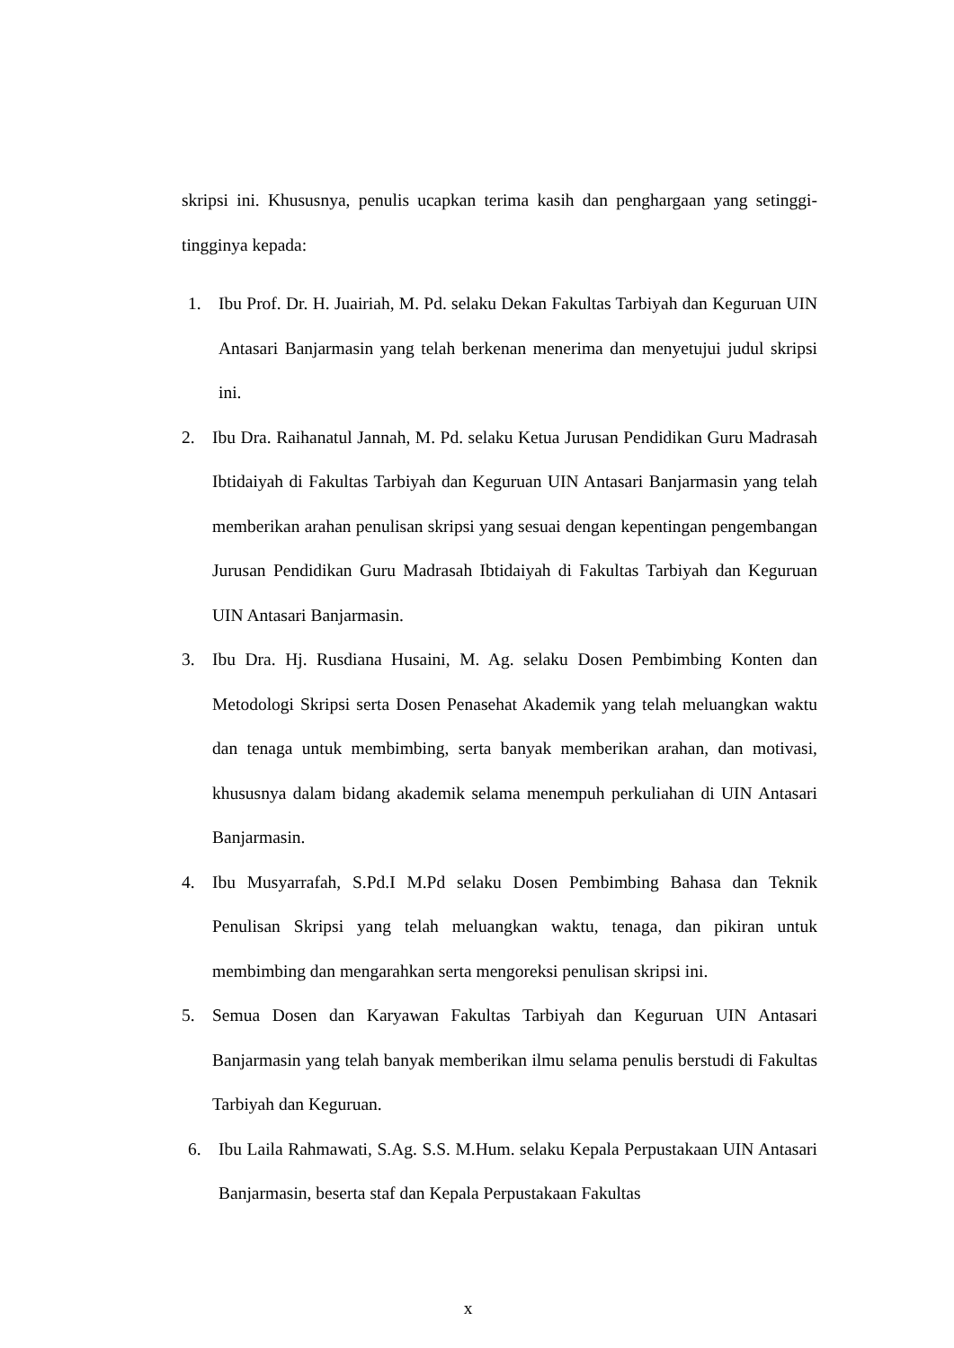skripsi ini. Khususnya, penulis ucapkan terima kasih dan penghargaan yang setinggi-tingginya kepada:
1. Ibu Prof. Dr. H. Juairiah, M. Pd. selaku Dekan Fakultas Tarbiyah dan Keguruan UIN Antasari Banjarmasin yang telah berkenan menerima dan menyetujui judul skripsi ini.
2. Ibu Dra. Raihanatul Jannah, M. Pd. selaku Ketua Jurusan Pendidikan Guru Madrasah Ibtidaiyah di Fakultas Tarbiyah dan Keguruan UIN Antasari Banjarmasin yang telah memberikan arahan penulisan skripsi yang sesuai dengan kepentingan pengembangan Jurusan Pendidikan Guru Madrasah Ibtidaiyah di Fakultas Tarbiyah dan Keguruan UIN Antasari Banjarmasin.
3. Ibu Dra. Hj. Rusdiana Husaini, M. Ag. selaku Dosen Pembimbing Konten dan Metodologi Skripsi serta Dosen Penasehat Akademik yang telah meluangkan waktu dan tenaga untuk membimbing, serta banyak memberikan arahan, dan motivasi, khususnya dalam bidang akademik selama menempuh perkuliahan di UIN Antasari Banjarmasin.
4. Ibu Musyarrafah, S.Pd.I M.Pd selaku Dosen Pembimbing Bahasa dan Teknik Penulisan Skripsi yang telah meluangkan waktu, tenaga, dan pikiran untuk membimbing dan mengarahkan serta mengoreksi penulisan skripsi ini.
5. Semua Dosen dan Karyawan Fakultas Tarbiyah dan Keguruan UIN Antasari Banjarmasin yang telah banyak memberikan ilmu selama penulis berstudi di Fakultas Tarbiyah dan Keguruan.
6. Ibu Laila Rahmawati, S.Ag. S.S. M.Hum. selaku Kepala Perpustakaan UIN Antasari Banjarmasin, beserta staf dan Kepala Perpustakaan Fakultas
x